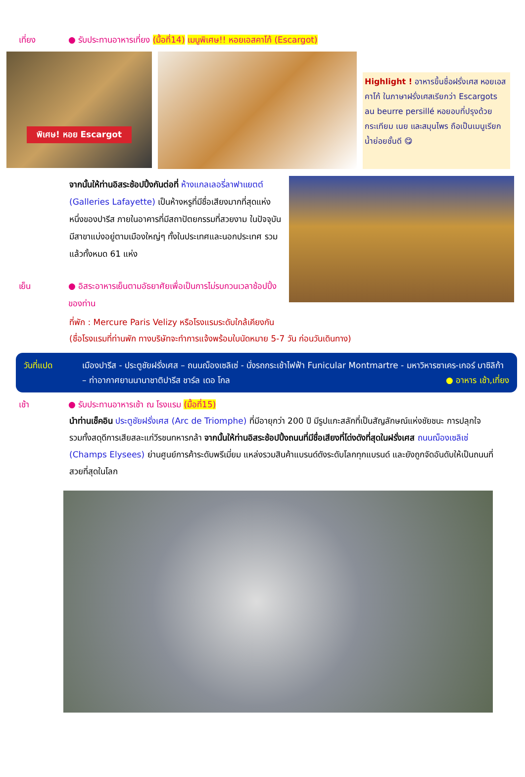เที่ยง ● รับประทานอาหารเที่ยง (มื้อที่14) เมนูพิเศษ!! หอยเอสคาโก้ (Escargot)
พิเศษ! หอย Escargot
Highlight ! อาหารขึ้นชื่อฝรั่งเศส หอยเอสคาโก้ ในภาษาฝรั่งเศสเรียกว่า Escargots au beurre persillé หอยอบที่ปรุงด้วยกระเทียม เนย และสมุนไพร ถือเป็นเมนูเรียกน้ำย่อยชั้นดี 😋
จากนั้นให้ท่านอิสระช้อปปิ้งกันต่อที่ ห้างแกลเลอรี่ลาฟาแยตต์ (Galleries Lafayette) เป็นห้างหรูที่มีชื่อเสียงมากที่สุดแห่งหนึ่งของปารีส ภายในอาคารที่มีสถาปัตยกรรมที่สวยงาม ในปัจจุบันมีสาขาแบ่งอยู่ตามเมืองใหญ่ๆ ทั้งในประเทศและนอกประเทศ รวมแล้วทั้งหมด 61 แห่ง
เย็น ● อิสระอาหารเย็นตามอัธยาศัยเพื่อเป็นการไม่รบกวนเวลาช้อปปิ้งของท่าน
ที่พัก : Mercure Paris Velizy หรือโรงแรมระดับใกล้เคียงกัน
(ชื่อโรงแรมที่ท่านพัก ทางบริษัทจะทำการแจ้งพร้อมใบนัดหมาย 5-7 วัน ก่อนวันเดินทาง)
วันที่แปด เมืองปารีส - ประตูชัยฝรั่งเศส – ถนนฌ็องเซลิเซ่ - นั่งรถกระเช้าไฟฟ้า Funicular Montmartre - มหาวิหารซาเคร-เกอร์ บาซิลิก้า – ท่าอากาศยานนานาชาติปารีส ชาร์ล เดอ โกล ● อาหาร เช้า,เที่ยง
เช้า ● รับประทานอาหารเช้า ณ โรงแรม (มื้อที่15)
นำท่านเช็คอิน ประตูชัยฝรั่งเศส (Arc de Triomphe) ที่มีอายุกว่า 200 ปี มีรูปแกะสลักที่เป็นสัญลักษณ์แห่งชัยชนะ การปลุกใจ รวมทั้งสดุดีการเสียสละแก่วีรชนทหารกล้า จากนั้นให้ท่านอิสระช้อปปิ้งถนนที่มีชื่อเสียงที่โด่งดังที่สุดในฝรั่งเศส ถนนฌ็องเซลิเซ่ (Champs Elysees) ย่านศูนย์การค้าระดับพรีเมี่ยม แหล่งรวมสินค้าแบรนด์ดังระดับโลกทุกแบรนด์ และยังถูกจัดอันดับให้เป็นถนนที่สวยที่สุดในโลก